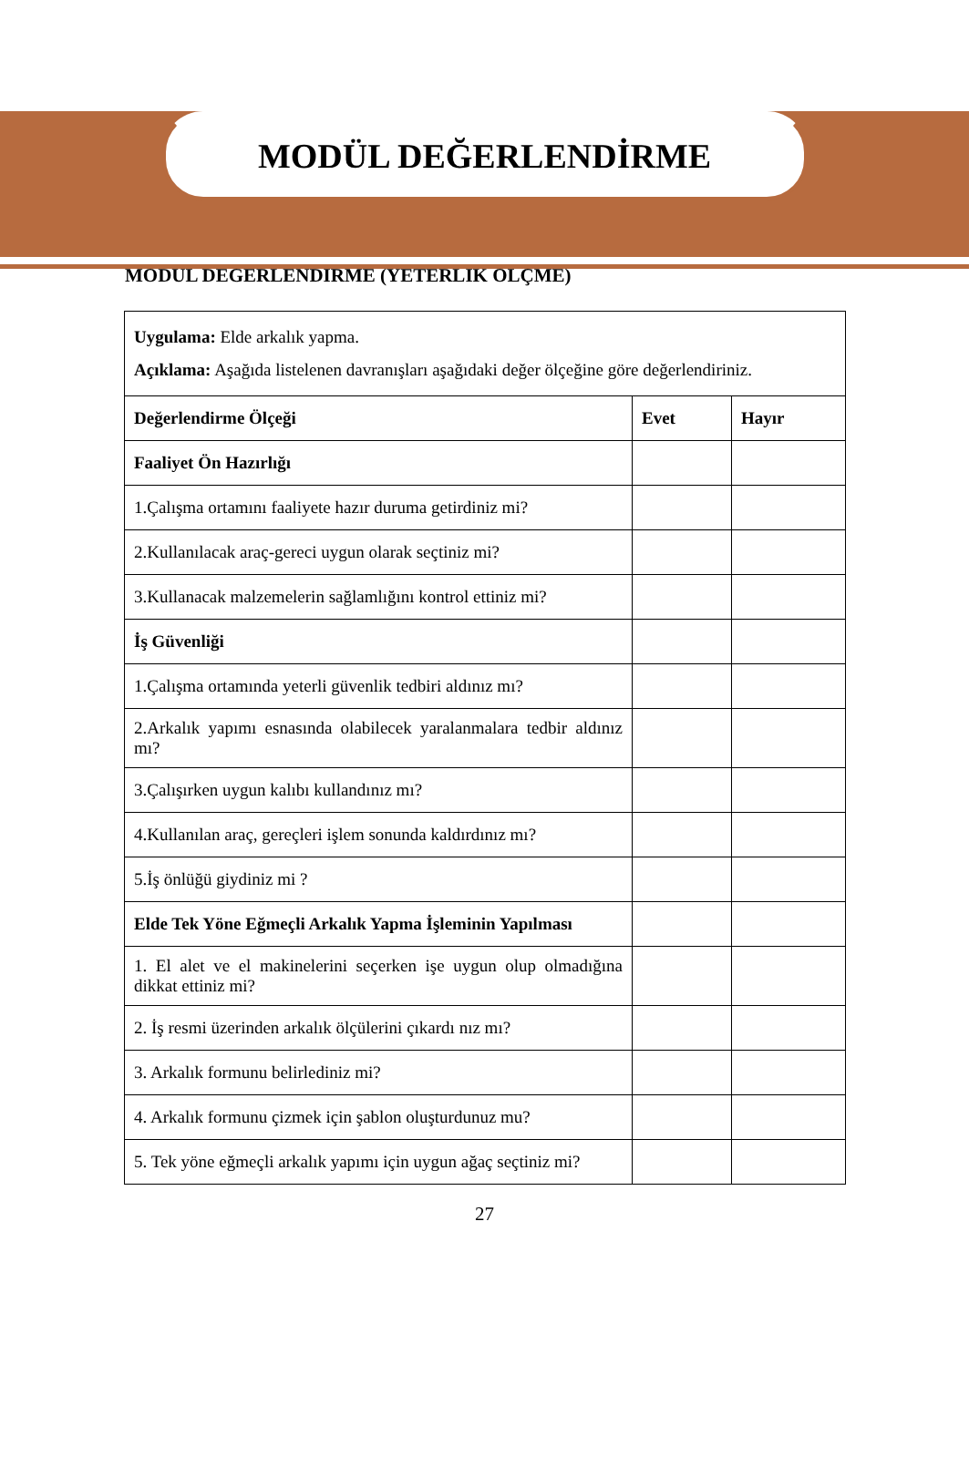MODÜL DEĞERLENDİRME
MODÜL DEĞERLENDİRME (YETERLİK ÖLÇME)
| Uygulama: Elde arkalık yapma. Açıklama: Aşağıda listelenen davranışları aşağıdaki değer ölçeğine göre değerlendiriniz. | | |
| Değerlendirme Ölçeği | Evet | Hayır |
| Faaliyet Ön Hazırlığı | | |
| 1.Çalışma ortamını faaliyete hazır duruma getirdiniz mi? | | |
| 2.Kullanılacak araç-gereci uygun olarak seçtiniz mi? | | |
| 3.Kullanacak malzemelerin sağlamlığını kontrol ettiniz mi? | | |
| İş Güvenliği | | |
| 1.Çalışma ortamında yeterli güvenlik tedbiri aldınız mı? | | |
| 2.Arkalık yapımı esnasında olabilecek yaralanmalara tedbir aldınız mı? | | |
| 3.Çalışırken uygun kalıbı kullandınız mı? | | |
| 4.Kullanılan araç, gereçleri işlem sonunda kaldırdınız mı? | | |
| 5.İş önlüğü giydiniz mi ? | | |
| Elde Tek Yöne Eğmeçli Arkalık Yapma İşleminin Yapılması | | |
| 1. El alet ve el makinelerini seçerken işe uygun olup olmadığına dikkat ettiniz mi? | | |
| 2. İş resmi üzerinden arkalık ölçülerini çıkardı nız mı? | | |
| 3. Arkalık formunu belirlediniz mi? | | |
| 4. Arkalık formunu çizmek için şablon oluşturdunuz mu? | | |
| 5. Tek yöne eğmeçli arkalık yapımı için uygun ağaç seçtiniz mi? | | |
27